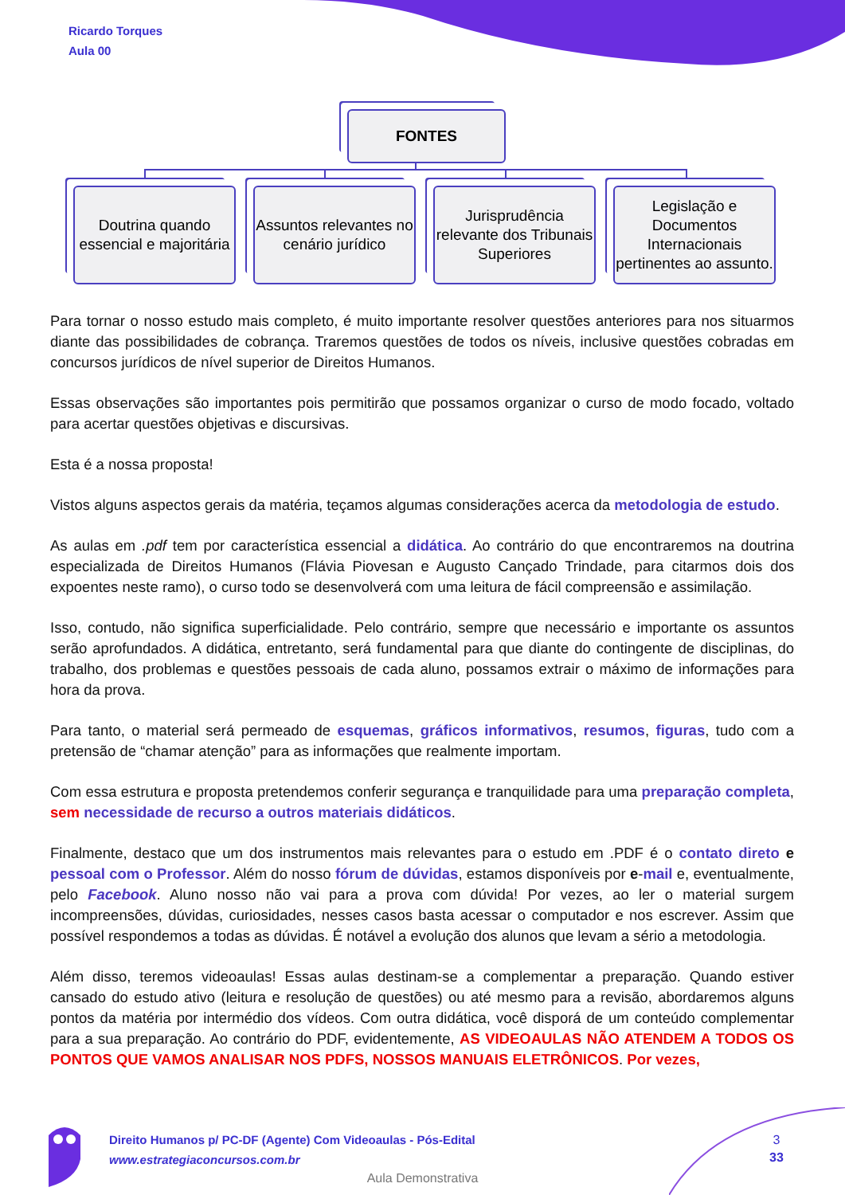Ricardo Torques
Aula 00
FONTES
Doutrina quando essencial e majoritária
Assuntos relevantes no cenário jurídico
Jurisprudência relevante dos Tribunais Superiores
Legislação e Documentos Internacionais pertinentes ao assunto.
Para tornar o nosso estudo mais completo, é muito importante resolver questões anteriores para nos situarmos diante das possibilidades de cobrança. Traremos questões de todos os níveis, inclusive questões cobradas em concursos jurídicos de nível superior de Direitos Humanos.
Essas observações são importantes pois permitirão que possamos organizar o curso de modo focado, voltado para acertar questões objetivas e discursivas.
Esta é a nossa proposta!
Vistos alguns aspectos gerais da matéria, teçamos algumas considerações acerca da metodologia de estudo.
As aulas em .pdf tem por característica essencial a didática. Ao contrário do que encontraremos na doutrina especializada de Direitos Humanos (Flávia Piovesan e Augusto Cançado Trindade, para citarmos dois dos expoentes neste ramo), o curso todo se desenvolverá com uma leitura de fácil compreensão e assimilação.
Isso, contudo, não significa superficialidade. Pelo contrário, sempre que necessário e importante os assuntos serão aprofundados. A didática, entretanto, será fundamental para que diante do contingente de disciplinas, do trabalho, dos problemas e questões pessoais de cada aluno, possamos extrair o máximo de informações para hora da prova.
Para tanto, o material será permeado de esquemas, gráficos informativos, resumos, figuras, tudo com a pretensão de “chamar atenção” para as informações que realmente importam.
Com essa estrutura e proposta pretendemos conferir segurança e tranquilidade para uma preparação completa, sem necessidade de recurso a outros materiais didáticos.
Finalmente, destaco que um dos instrumentos mais relevantes para o estudo em .PDF é o contato direto e pessoal com o Professor. Além do nosso fórum de dúvidas, estamos disponíveis por e-mail e, eventualmente, pelo Facebook. Aluno nosso não vai para a prova com dúvida! Por vezes, ao ler o material surgem incompreensões, dúvidas, curiosidades, nesses casos basta acessar o computador e nos escrever. Assim que possível respondemos a todas as dúvidas. É notável a evolução dos alunos que levam a sério a metodologia.
Além disso, teremos videoaulas! Essas aulas destinam-se a complementar a preparação. Quando estiver cansado do estudo ativo (leitura e resolução de questões) ou até mesmo para a revisão, abordaremos alguns pontos da matéria por intermédio dos vídeos. Com outra didática, você disporá de um conteúdo complementar para a sua preparação. Ao contrário do PDF, evidentemente, AS VIDEOAULAS NÃO ATENDEM A TODOS OS PONTOS QUE VAMOS ANALISAR NOS PDFS, NOSSOS MANUAIS ELETRÔNICOS. Por vezes,
Direito Humanos p/ PC-DF (Agente) Com Videoaulas - Pós-Edital
www.estrategiaconcursos.com.br
3
33
Aula Demonstrativa